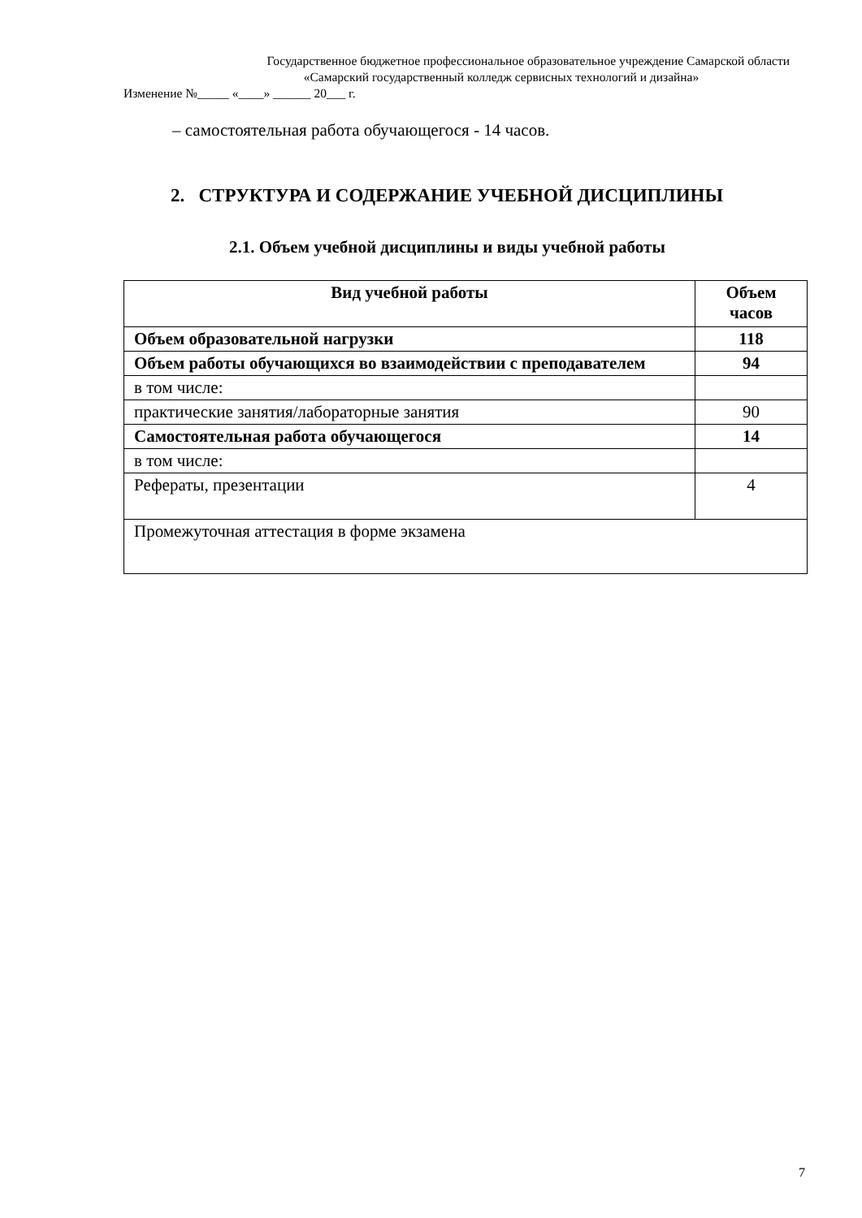Государственное бюджетное профессиональное образовательное учреждение Самарской области
«Самарский государственный колледж сервисных технологий и дизайна»
Изменение №_____ «____» ______ 20___ г.
– самостоятельная работа обучающегося - 14 часов.
2. СТРУКТУРА И СОДЕРЖАНИЕ УЧЕБНОЙ ДИСЦИПЛИНЫ
2.1. Объем учебной дисциплины и виды учебной работы
| Вид учебной работы | Объем часов |
| --- | --- |
| Объем образовательной нагрузки | 118 |
| Объем работы обучающихся во взаимодействии с преподавателем | 94 |
| в том числе: | |
| практические занятия/лабораторные занятия | 90 |
| Самостоятельная работа обучающегося | 14 |
| в том числе: | |
| Рефераты, презентации | 4 |
| Промежуточная аттестация в форме экзамена | |
7